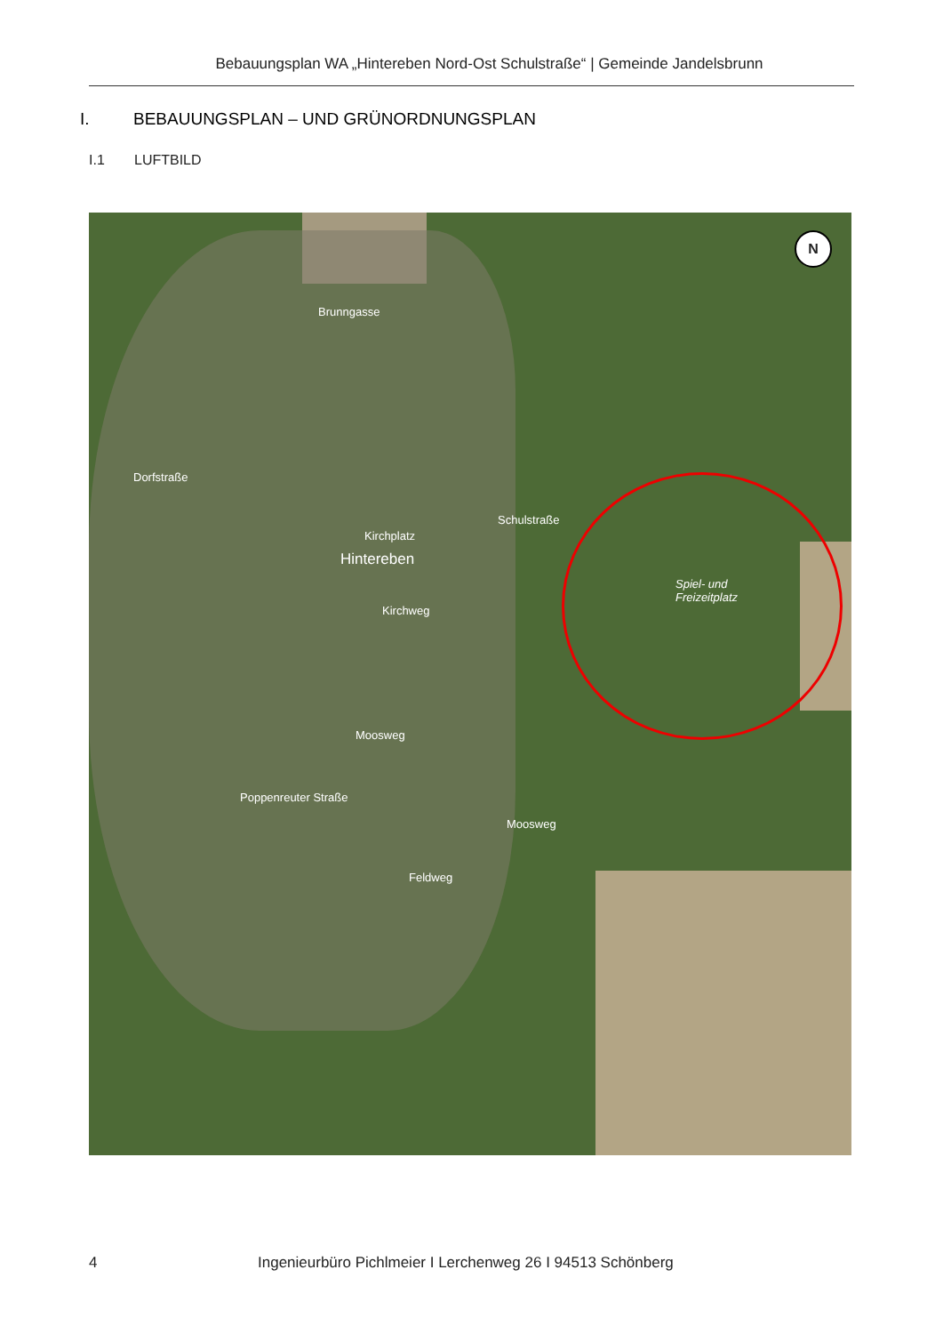Bebauungsplan WA „Hintereben Nord-Ost Schulstraße“ | Gemeinde Jandelsbrunn
I. BEBAUUNGSPLAN – UND GRÜNORDNUNGSPLAN
I.1 LUFTBILD
N
Brunngasse
Schulstraße
Hintereben
Kirchplatz
Spiel- und
Freizeitplatz
Dorfstraße
Kirchweg
Moosweg
Moosweg
Feldweg
Poppenreuter Straße
4 Ingenieurbüro Pichlmeier I Lerchenweg 26 I 94513 Schönberg